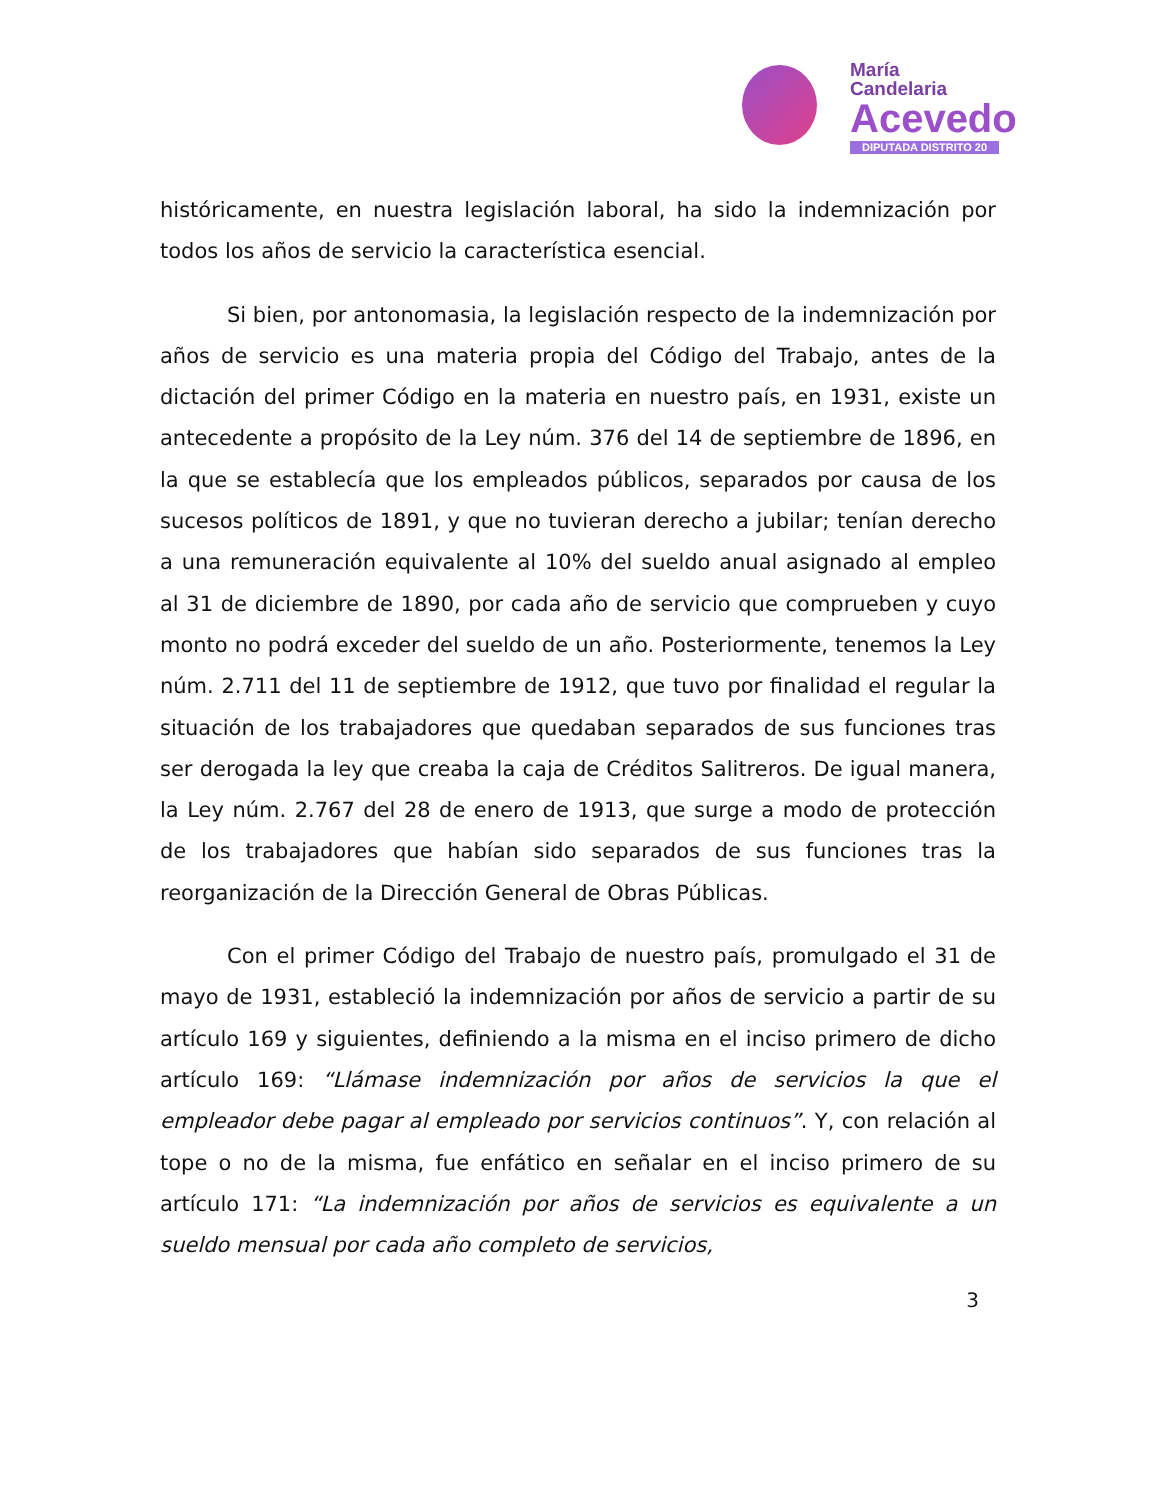María
Candelaria
Acevedo
DIPUTADA DISTRITO 20
históricamente, en nuestra legislación laboral, ha sido la indemnización por todos los años de servicio la característica esencial.
Si bien, por antonomasia, la legislación respecto de la indemnización por años de servicio es una materia propia del Código del Trabajo, antes de la dictación del primer Código en la materia en nuestro país, en 1931, existe un antecedente a propósito de la Ley núm. 376 del 14 de septiembre de 1896, en la que se establecía que los empleados públicos, separados por causa de los sucesos políticos de 1891, y que no tuvieran derecho a jubilar; tenían derecho a una remuneración equivalente al 10% del sueldo anual asignado al empleo al 31 de diciembre de 1890, por cada año de servicio que comprueben y cuyo monto no podrá exceder del sueldo de un año. Posteriormente, tenemos la Ley núm. 2.711 del 11 de septiembre de 1912, que tuvo por finalidad el regular la situación de los trabajadores que quedaban separados de sus funciones tras ser derogada la ley que creaba la caja de Créditos Salitreros. De igual manera, la Ley núm. 2.767 del 28 de enero de 1913, que surge a modo de protección de los trabajadores que habían sido separados de sus funciones tras la reorganización de la Dirección General de Obras Públicas.
Con el primer Código del Trabajo de nuestro país, promulgado el 31 de mayo de 1931, estableció la indemnización por años de servicio a partir de su artículo 169 y siguientes, definiendo a la misma en el inciso primero de dicho artículo 169: “Llámase indemnización por años de servicios la que el empleador debe pagar al empleado por servicios continuos”. Y, con relación al tope o no de la misma, fue enfático en señalar en el inciso primero de su artículo 171: “La indemnización por años de servicios es equivalente a un sueldo mensual por cada año completo de servicios,
3